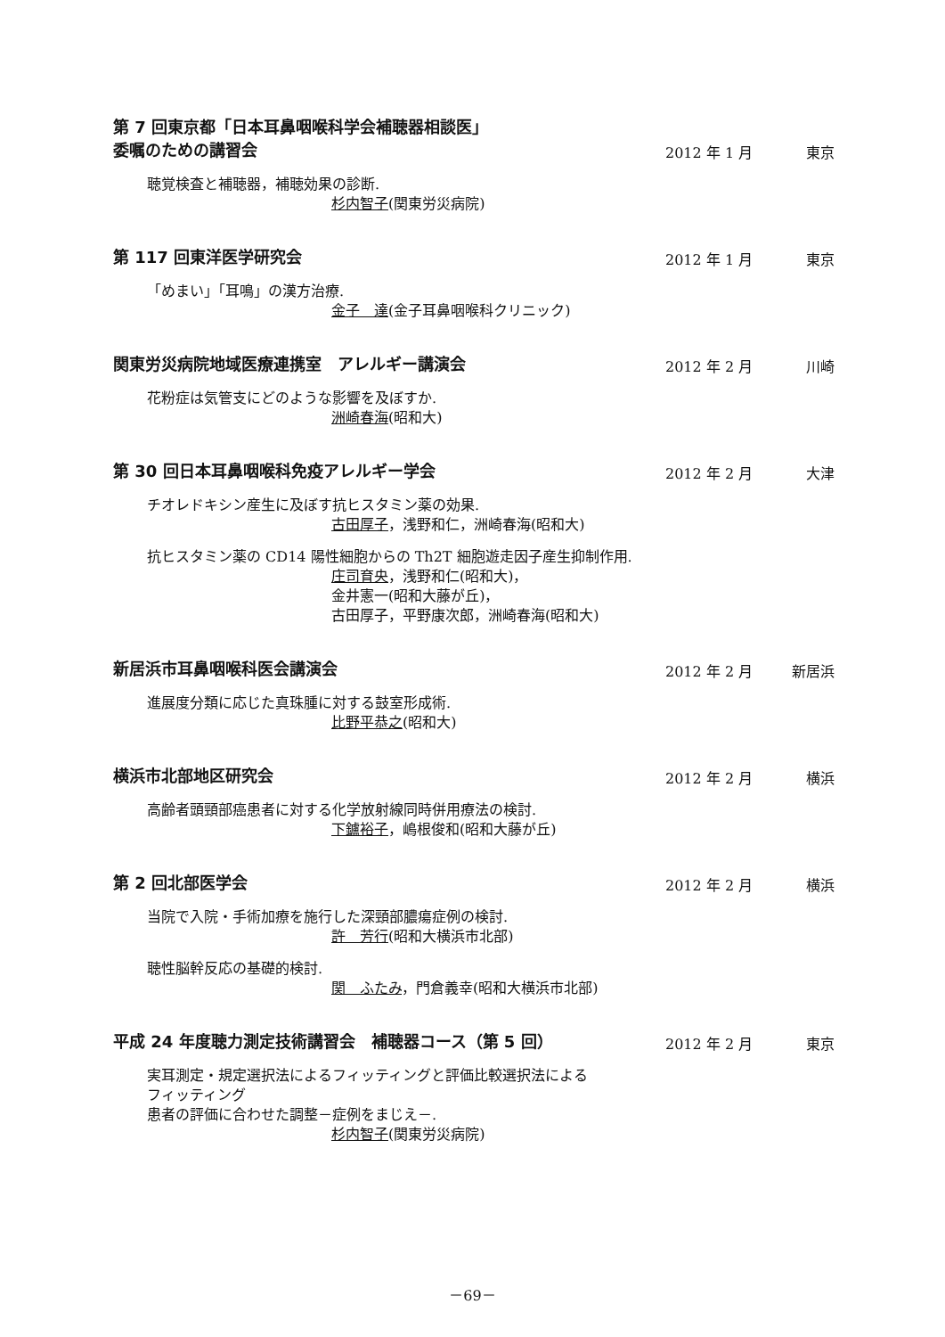第 7 回東京都「日本耳鼻咽喉科学会補聴器相談医」
委嘱のための講習会
2012 年 1 月
東京
聴覚検査と補聴器，補聴効果の診断.
杉内智子(関東労災病院)
第 117 回東洋医学研究会
2012 年 1 月
東京
「めまい」「耳鳴」の漢方治療.
金子　達(金子耳鼻咽喉科クリニック)
関東労災病院地域医療連携室　アレルギー講演会
2012 年 2 月
川崎
花粉症は気管支にどのような影響を及ぼすか.
洲崎春海(昭和大)
第 30 回日本耳鼻咽喉科免疫アレルギー学会
2012 年 2 月
大津
チオレドキシン産生に及ぼす抗ヒスタミン薬の効果.
古田厚子，浅野和仁，洲崎春海(昭和大)
抗ヒスタミン薬の CD14 陽性細胞からの Th2T 細胞遊走因子産生抑制作用.
庄司育央，浅野和仁(昭和大)，
金井憲一(昭和大藤が丘)，
古田厚子，平野康次郎，洲崎春海(昭和大)
新居浜市耳鼻咽喉科医会講演会
2012 年 2 月
新居浜
進展度分類に応じた真珠腫に対する鼓室形成術.
比野平恭之(昭和大)
横浜市北部地区研究会
2012 年 2 月
横浜
高齢者頭頸部癌患者に対する化学放射線同時併用療法の検討.
下鑪裕子，嶋根俊和(昭和大藤が丘)
第 2 回北部医学会
2012 年 2 月
横浜
当院で入院・手術加療を施行した深頸部膿瘍症例の検討.
許　芳行(昭和大横浜市北部)
聴性脳幹反応の基礎的検討.
関　ふたみ，門倉義幸(昭和大横浜市北部)
平成 24 年度聴力測定技術講習会　補聴器コース（第 5 回）
2012 年 2 月
東京
実耳測定・規定選択法によるフィッティングと評価比較選択法による
フィッティング
患者の評価に合わせた調整－症例をまじえ－.
杉内智子(関東労災病院)
－69－